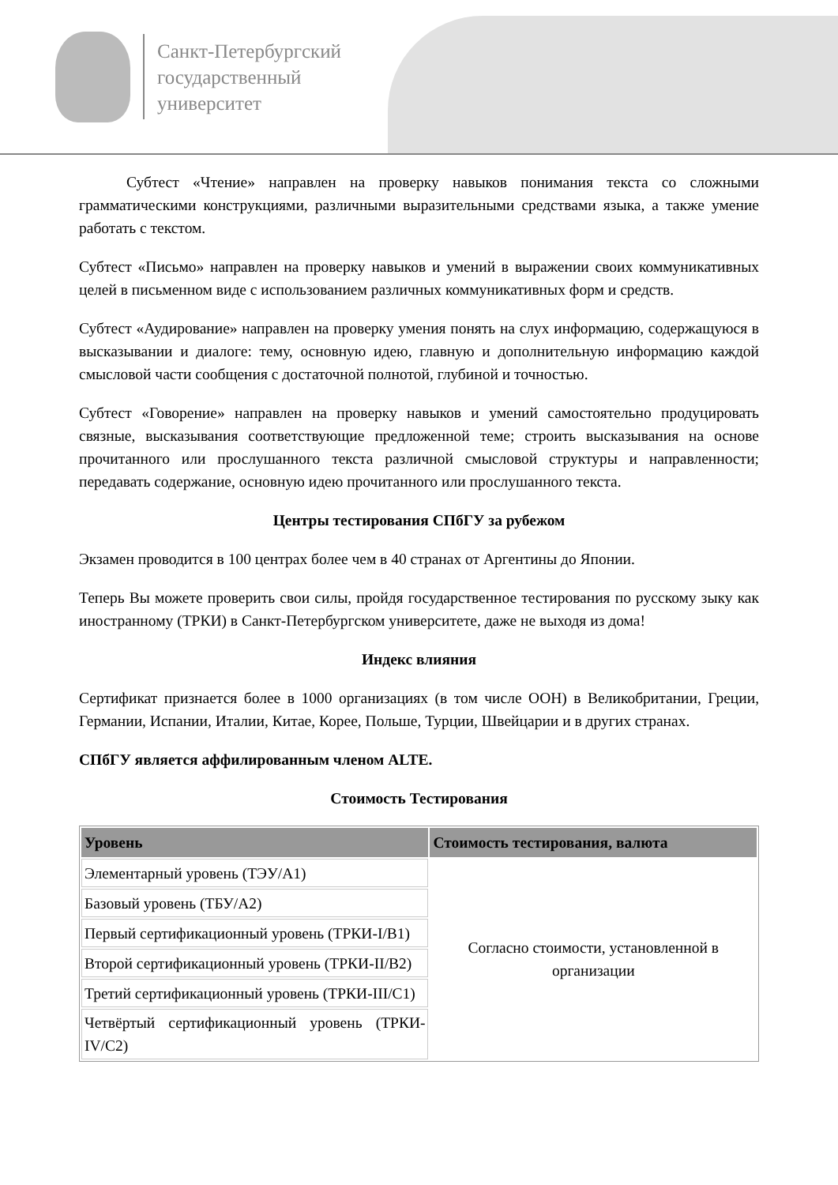Санкт-Петербургский
государственный
университет
Субтест «Чтение» направлен на проверку навыков понимания текста со сложными грамматическими конструкциями, различными выразительными средствами языка, а также умение работать с текстом.
Субтест «Письмо» направлен на проверку навыков и умений в выражении своих коммуникативных целей в письменном виде с использованием различных коммуникативных форм и средств.
Субтест «Аудирование» направлен на проверку умения понять на слух информацию, содержащуюся в высказывании и диалоге: тему, основную идею, главную и дополнительную информацию каждой смысловой части сообщения с достаточной полнотой, глубиной и точностью.
Субтест «Говорение» направлен на проверку навыков и умений самостоятельно продуцировать связные, высказывания соответствующие предложенной теме; строить высказывания на основе прочитанного или прослушанного текста различной смысловой структуры и направленности; передавать содержание, основную идею прочитанного или прослушанного текста.
Центры тестирования СПбГУ за рубежом
Экзамен проводится в 100 центрах более чем в 40 странах от Аргентины до Японии.
Теперь Вы можете проверить свои силы, пройдя государственное тестирования по русскому зыку как иностранному (ТРКИ) в Санкт-Петербургском университете, даже не выходя из дома!
Индекс влияния
Сертификат признается более в 1000 организациях (в том числе ООН) в Великобритании, Греции, Германии, Испании, Италии, Китае, Корее, Польше, Турции, Швейцарии и в других странах.
СПбГУ является аффилированным членом ALTE.
Стоимость Тестирования
| Уровень | Стоимость тестирования, валюта |
| --- | --- |
| Элементарный уровень (ТЭУ/А1) | Согласно стоимости, установленной в организации |
| Базовый уровень (ТБУ/А2) | |
| Первый сертификационный уровень (ТРКИ-I/B1) | |
| Второй сертификационный уровень (ТРКИ-II/B2) | |
| Третий сертификационный уровень (ТРКИ-III/C1) | |
| Четвёртый сертификационный уровень (ТРКИ-IV/C2) | |